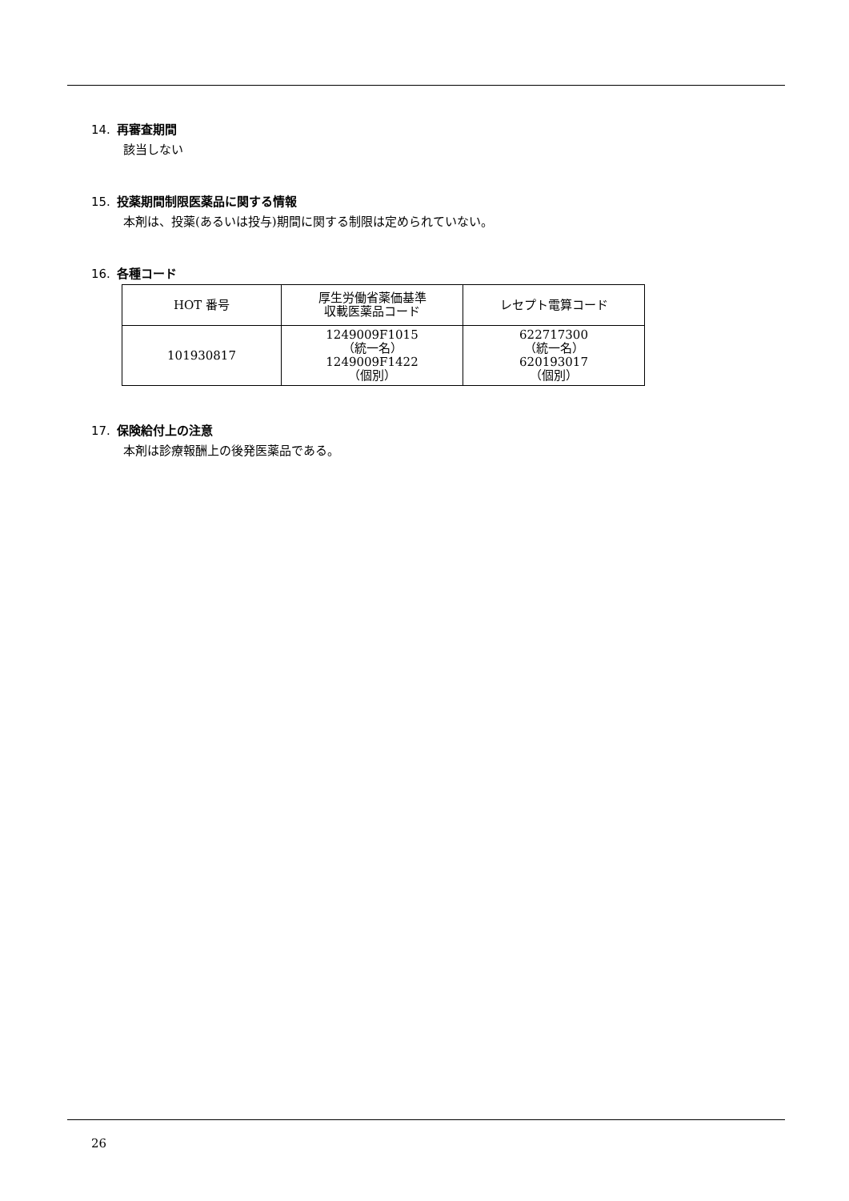14. 再審査期間
該当しない
15. 投薬期間制限医薬品に関する情報
本剤は、投薬(あるいは投与)期間に関する制限は定められていない。
16. 各種コード
| HOT 番号 | 厚生労働省薬価基準 収載医薬品コード | レセプト電算コード |
| --- | --- | --- |
| 101930817 | 1249009F1015 （統一名） 1249009F1422 （個別） | 622717300 （統一名） 620193017 （個別） |
17. 保険給付上の注意
本剤は診療報酬上の後発医薬品である。
26